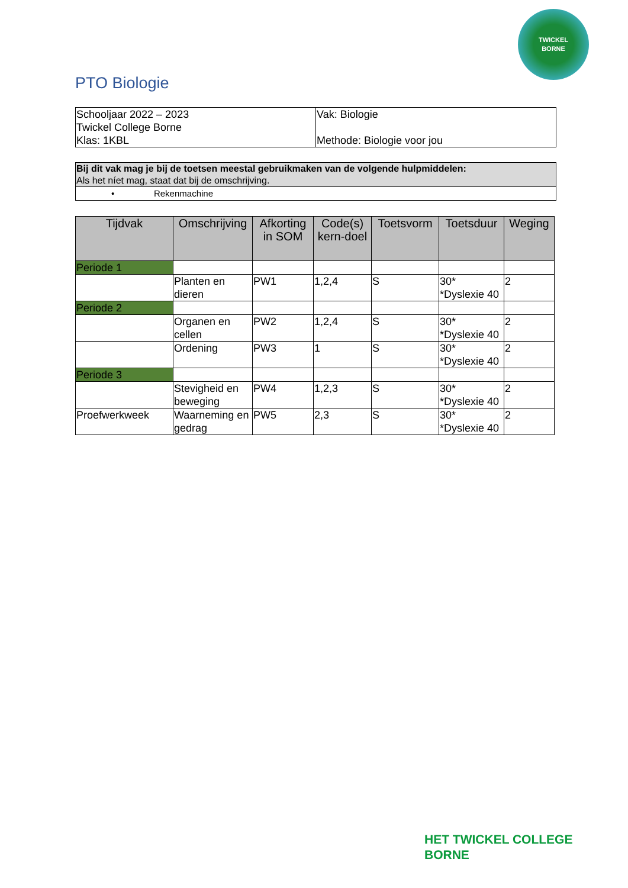TWICKEL
BORNE
PTO Biologie
| Schooljaar 2022 – 2023 Twickel College Borne Klas: 1KBL | Vak: Biologie Methode: Biologie voor jou |
| Bij dit vak mag je bij de toetsen meestal gebruikmaken van de volgende hulpmiddelen: Als het níet mag, staat dat bij de omschrijving. |
| • Rekenmachine |
| Tijdvak | Omschrijving | Afkorting in SOM | Code(s) kern-doel | Toetsvorm | Toetsduur | Weging |
| --- | --- | --- | --- | --- | --- | --- |
| Periode 1 | | | | | | |
| | Planten en dieren | PW1 | 1,2,4 | S | 30* *Dyslexie 40 | 2 |
| Periode 2 | | | | | | |
| | Organen en cellen | PW2 | 1,2,4 | S | 30* *Dyslexie 40 | 2 |
| | Ordening | PW3 | 1 | S | 30* *Dyslexie 40 | 2 |
| Periode 3 | | | | | | |
| | Stevigheid en beweging | PW4 | 1,2,3 | S | 30* *Dyslexie 40 | 2 |
| Proefwerkweek | Waarneming en gedrag | PW5 | 2,3 | S | 30* *Dyslexie 40 | 2 |
HET TWICKEL COLLEGE
BORNE